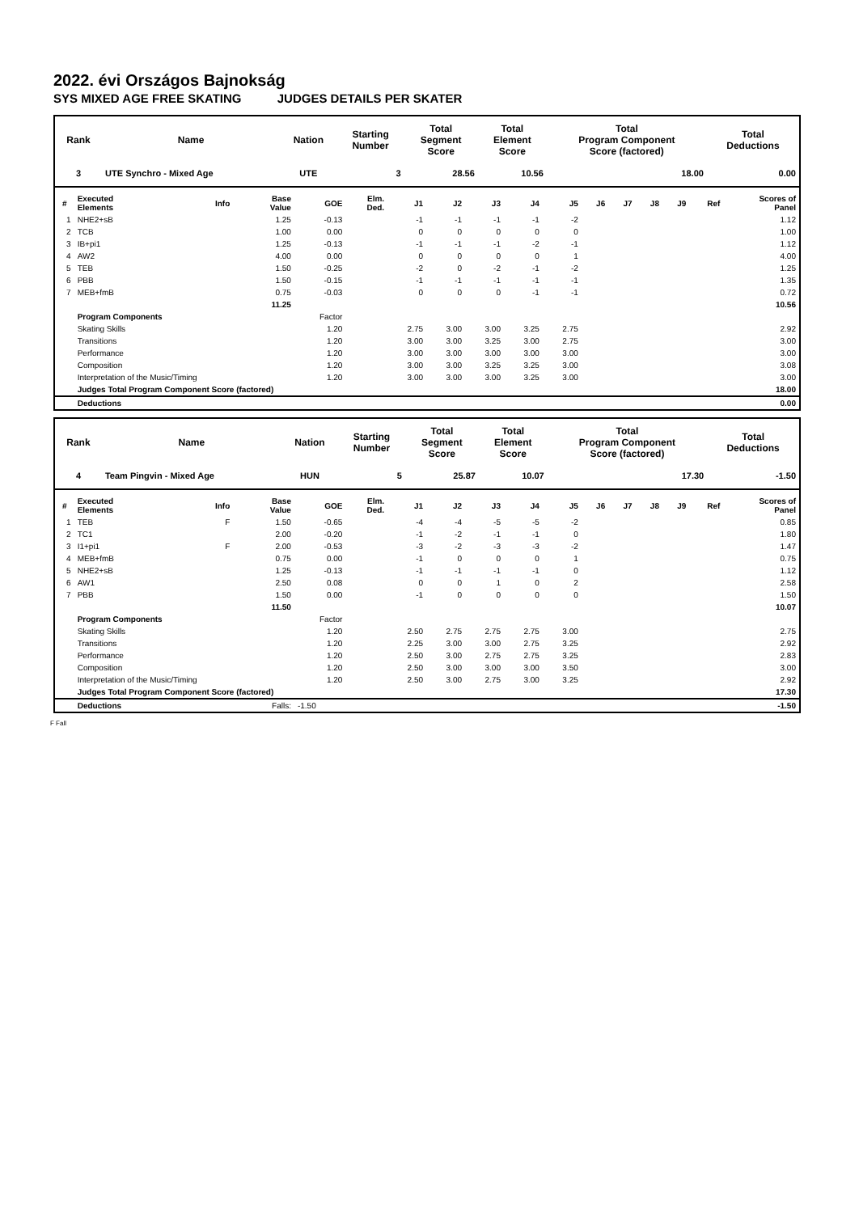2022. évi Országos Bajnokság
SYS MIXED AGE FREE SKATING JUDGES DETAILS PER SKATER
| Rank | Name | Nation | Starting Number | Total Segment Score | Total Element Score | Total Program Component Score (factored) | Total Deductions |
| --- | --- | --- | --- | --- | --- | --- | --- |
| 3 | UTE Synchro - Mixed Age | UTE | 3 | 28.56 | 10.56 | 18.00 | 0.00 |
| # | Executed Elements | Info | Base Value | GOE | Elm. Ded. | J1 | J2 | J3 | J4 | J5 | J6 | J7 | J8 | J9 | Ref | Scores of Panel |
| --- | --- | --- | --- | --- | --- | --- | --- | --- | --- | --- | --- | --- | --- | --- | --- | --- |
| 1 | NHE2+sB | | 1.25 | -0.13 | | -1 | -1 | -1 | -1 | -2 | | | | | | 1.12 |
| 2 | TCB | | 1.00 | 0.00 | | 0 | 0 | 0 | 0 | 0 | | | | | | 1.00 |
| 3 | IB+pi1 | | 1.25 | -0.13 | | -1 | -1 | -1 | -2 | -1 | | | | | | 1.12 |
| 4 | AW2 | | 4.00 | 0.00 | | 0 | 0 | 0 | 0 | 1 | | | | | | 4.00 |
| 5 | TEB | | 1.50 | -0.25 | | -2 | 0 | -2 | -1 | -2 | | | | | | 1.25 |
| 6 | PBB | | 1.50 | -0.15 | | -1 | -1 | -1 | -1 | -1 | | | | | | 1.35 |
| 7 | MEB+fmB | | 0.75 | -0.03 | | 0 | 0 | 0 | -1 | -1 | | | | | | 0.72 |
| | | | 11.25 | | | | | | | | | | | | | 10.56 |
| | Program Components | | | Factor | | | | | | | | | | | | |
| | Skating Skills | | | 1.20 | | 2.75 | 3.00 | 3.00 | 3.25 | 2.75 | | | | | | 2.92 |
| | Transitions | | | 1.20 | | 3.00 | 3.00 | 3.25 | 3.00 | 2.75 | | | | | | 3.00 |
| | Performance | | | 1.20 | | 3.00 | 3.00 | 3.00 | 3.00 | 3.00 | | | | | | 3.00 |
| | Composition | | | 1.20 | | 3.00 | 3.00 | 3.25 | 3.25 | 3.00 | | | | | | 3.08 |
| | Interpretation of the Music/Timing | | | 1.20 | | 3.00 | 3.00 | 3.00 | 3.25 | 3.00 | | | | | | 3.00 |
| | Judges Total Program Component Score (factored) | | | | | | | | | | | | | | | 18.00 |
| | Deductions | | | | | | | | | | | | | | | 0.00 |
| Rank | Name | Nation | Starting Number | Total Segment Score | Total Element Score | Total Program Component Score (factored) | Total Deductions |
| --- | --- | --- | --- | --- | --- | --- | --- |
| 4 | Team Pingvin - Mixed Age | HUN | 5 | 25.87 | 10.07 | 17.30 | -1.50 |
| # | Executed Elements | Info | Base Value | GOE | Elm. Ded. | J1 | J2 | J3 | J4 | J5 | J6 | J7 | J8 | J9 | Ref | Scores of Panel |
| --- | --- | --- | --- | --- | --- | --- | --- | --- | --- | --- | --- | --- | --- | --- | --- | --- |
| 1 | TEB | F | 1.50 | -0.65 | | -4 | -4 | -5 | -5 | -2 | | | | | | 0.85 |
| 2 | TC1 | | 2.00 | -0.20 | | -1 | -2 | -1 | -1 | 0 | | | | | | 1.80 |
| 3 | I1+pi1 | F | 2.00 | -0.53 | | -3 | -2 | -3 | -3 | -2 | | | | | | 1.47 |
| 4 | MEB+fmB | | 0.75 | 0.00 | | -1 | 0 | 0 | 0 | 1 | | | | | | 0.75 |
| 5 | NHE2+sB | | 1.25 | -0.13 | | -1 | -1 | -1 | -1 | 0 | | | | | | 1.12 |
| 6 | AW1 | | 2.50 | 0.08 | | 0 | 0 | 1 | 0 | 2 | | | | | | 2.58 |
| 7 | PBB | | 1.50 | 0.00 | | -1 | 0 | 0 | 0 | 0 | | | | | | 1.50 |
| | | | 11.50 | | | | | | | | | | | | | 10.07 |
| | Program Components | | | Factor | | | | | | | | | | | | |
| | Skating Skills | | | 1.20 | | 2.50 | 2.75 | 2.75 | 2.75 | 3.00 | | | | | | 2.75 |
| | Transitions | | | 1.20 | | 2.25 | 3.00 | 3.00 | 2.75 | 3.25 | | | | | | 2.92 |
| | Performance | | | 1.20 | | 2.50 | 3.00 | 2.75 | 2.75 | 3.25 | | | | | | 2.83 |
| | Composition | | | 1.20 | | 2.50 | 3.00 | 3.00 | 3.00 | 3.50 | | | | | | 3.00 |
| | Interpretation of the Music/Timing | | | 1.20 | | 2.50 | 3.00 | 2.75 | 3.00 | 3.25 | | | | | | 2.92 |
| | Judges Total Program Component Score (factored) | | | | | | | | | | | | | | | 17.30 |
| | Deductions | | Falls: | -1.50 | | | | | | | | | | | | -1.50 |
F Fall